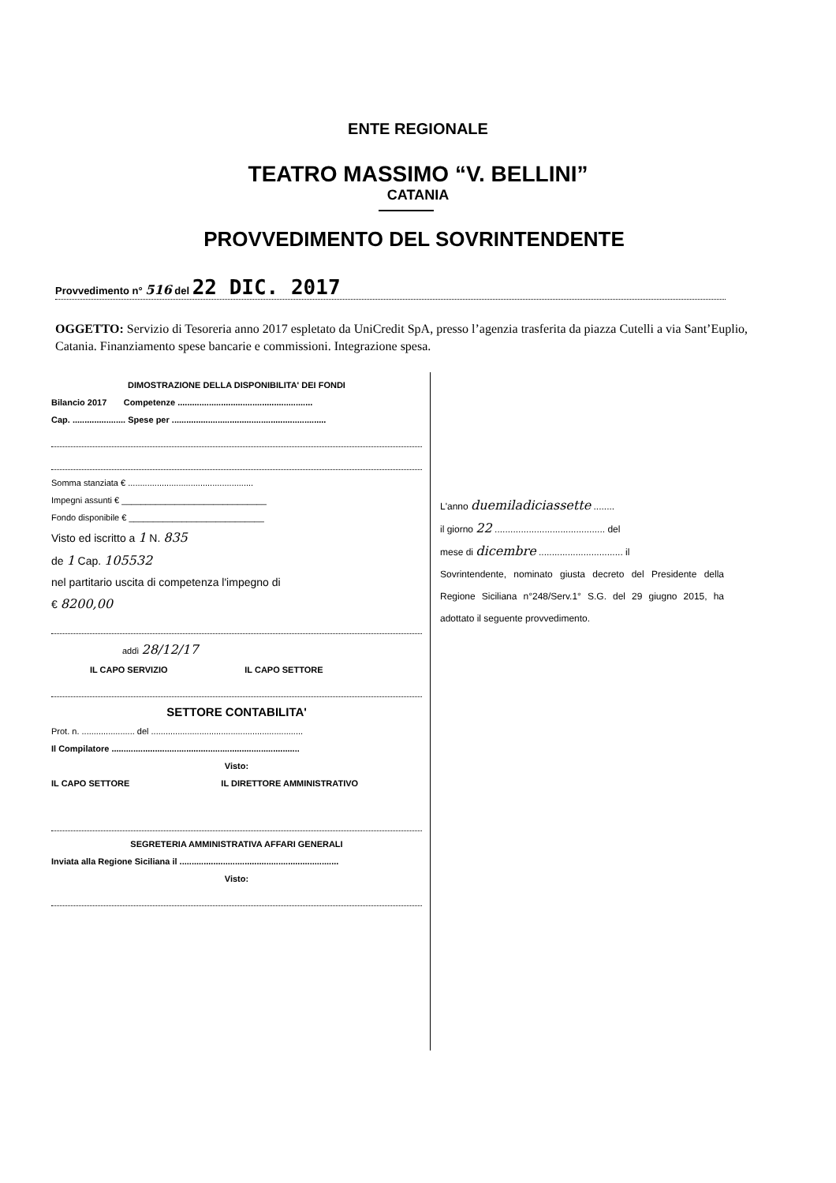ENTE REGIONALE
TEATRO MASSIMO “V. BELLINI”
CATANIA
PROVVEDIMENTO DEL SOVRINTENDENTE
Provvedimento n° 516 del 22 DIC. 2017
OGGETTO: Servizio di Tesoreria anno 2017 espletato da UniCredit SpA, presso l’agenzia trasferita da piazza Cutelli a via Sant’Euplio, Catania. Finanziamento spese bancarie e commissioni. Integrazione spesa.
DIMOSTRAZIONE DELLA DISPONIBILITA' DEI FONDI
Bilancio 2017 Competenze ........................................................
Cap. ...................... Spese per ................................................................
Somma stanziata € ....................................................
Impegni assunti € ______________________________
Fondo disponibile € ____________________________
Visto ed iscritto a 1 N. 835
de 1 Cap. 105532
nel partitario uscita di competenza l'impegno di
€ 8200,00
addì 28/12/17
IL CAPO SERVIZIO IL CAPO SETTORE
SETTORE CONTABILITA'
Prot. n. ...................... del ...............................................................
Il Compilatore ..............................................................................
Visto:
IL CAPO SETTORE IL DIRETTORE AMMINISTRATIVO
SEGRETERIA AMMINISTRATIVA AFFARI GENERALI
Inviata alla Regione Siciliana il ..................................................................
Visto:
L'anno duemiladiciassette ........
il giorno 22 .......................................... del
mese di dicembre ................................ il
Sovrintendente, nominato giusta decreto del Presidente della Regione Siciliana n°248/Serv.1° S.G. del 29 giugno 2015, ha adottato il seguente provvedimento.